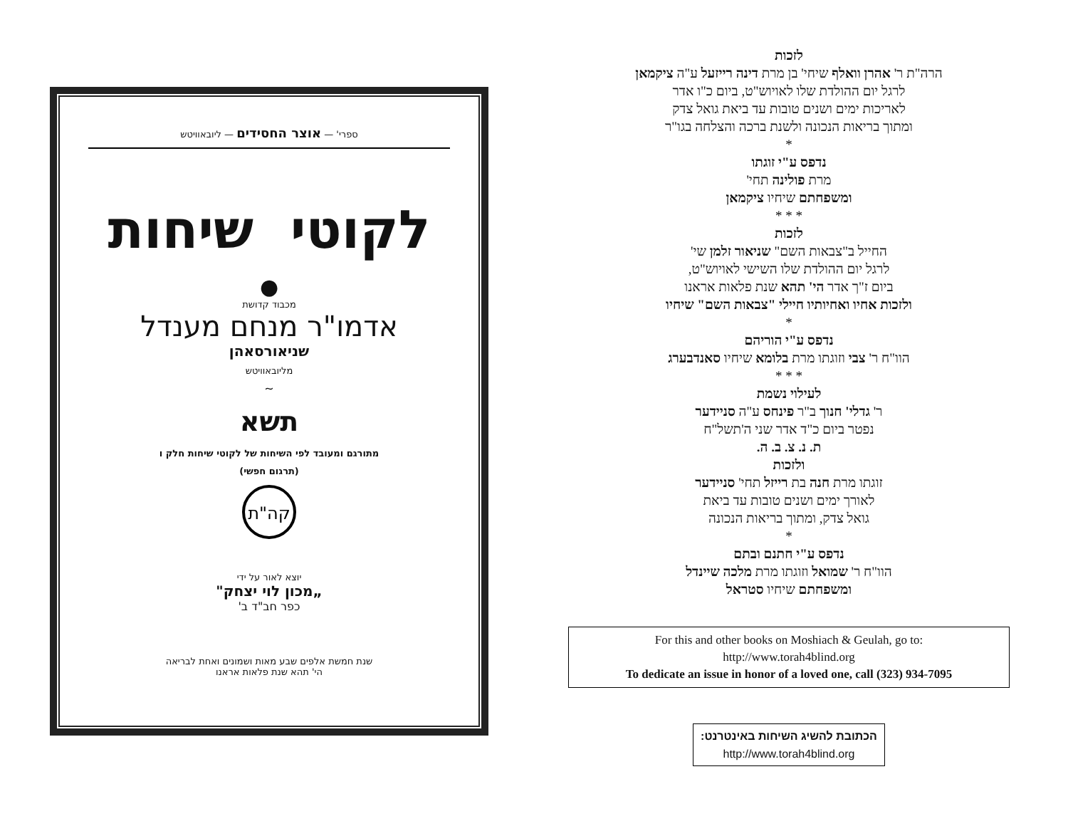לזכות
הרה"ת ר' אהרן וואלף שיחי' בן מרת דינה רייזעל ע"ה ציקמאן
לרגל יום ההולדת שלו לאויוש"ט, ביום כ"ו אדר
לאריכות ימים ושנים טובות עד ביאת גואל צדק
ומתוך בריאות הנכונה ולשנת ברכה והצלחה בגו"ר
*
נדפס ע"י זוגתו
מרת פולינה תחי'
ומשפחתם שיחיו ציקמאן
* * *
לזכות
החייל ב"צבאות השם" שניאור זלמן שי'
לרגל יום ההולדת שלו השישי לאויוש"ט,
ביום ז"ך אדר הי' תהא שנת פלאות אראנו
ולזכות אחיו ואחיותיו חיילי "צבאות השם" שיחיו
*
נדפס ע"י הוריהם
הוו"ח ר' צבי וזוגתו מרת בלומא שיחיו סאנדבערג
* * *
לעילוי נשמת
ר' גדלי' חנוך ב"ר פינחס ע"ה סניידער
נפטר ביום כ"ד אדר שני ה'תשל"ח
ת. נ. צ. ב. ה.
ולזכות
זוגתו מרת חנה בת רייזל תחי' סניידער
לאורך ימים ושנים טובות עד ביאת
גואל צדק, ומתוך בריאות הנכונה
*
נדפס ע"י חתנם ובתם
הוו"ח ר' שמואל וזוגתו מרת מלכה שיינדל
ומשפחתם שיחיו סטראל
For this and other books on Moshiach & Geulah, go to:
http://www.torah4blind.org
To dedicate an issue in honor of a loved one, call (323) 934-7095
הכתובת להשיג השיחות באינטרנט:
http://www.torah4blind.org
ספרי' — אוצר החסידים — ליובאוויטש
לקוטי שיחות
●
מכבוד קדושת
אדמו"ר מנחם מענדל
שניאורסאהן
מליובאוויטש
∽
תשא
מתורגם ומעובד לפי השיחות של לקוטי שיחות חלק ו
(תרגום חפשי)
קה"ת
יוצא לאור על ידי
„מכון לוי יצחק"
כפר חב"ד ב'
שנת חמשת אלפים שבע מאות ושמונים ואחת לבריאה
הי' תהא שנת פלאות אראנו